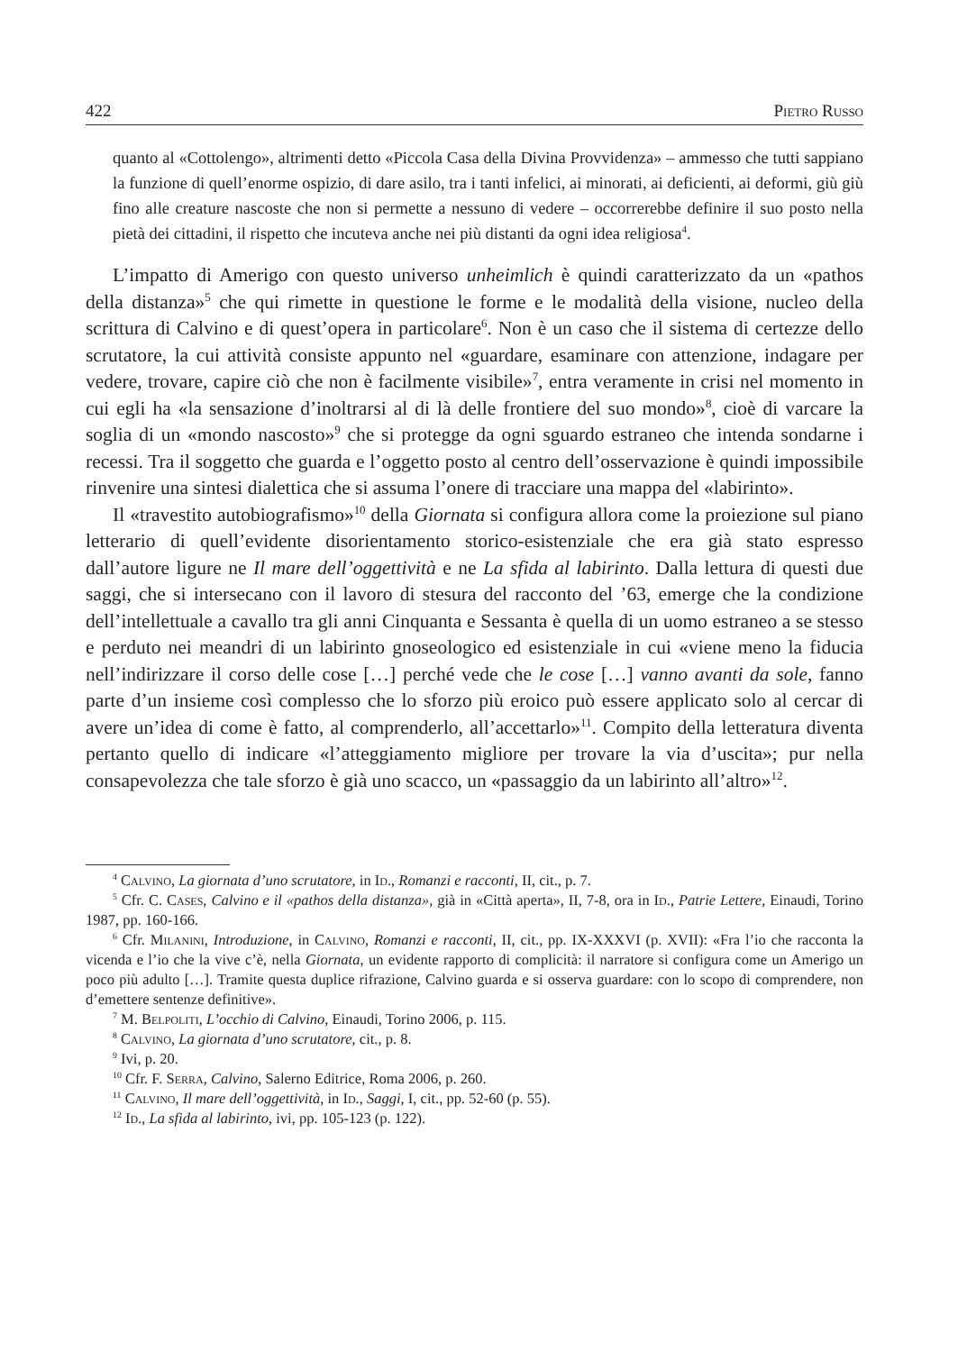422 Pietro Russo
quanto al «Cottolengo», altrimenti detto «Piccola Casa della Divina Provvidenza» – ammesso che tutti sappiano la funzione di quell’enorme ospizio, di dare asilo, tra i tanti infelici, ai minorati, ai deficienti, ai deformi, giù giù fino alle creature nascoste che non si permette a nessuno di vedere – occorrerebbe definire il suo posto nella pietà dei cittadini, il rispetto che incuteva anche nei più distanti da ogni idea religiosa<sup>4</sup>.
L’impatto di Amerigo con questo universo unheimlich è quindi caratterizzato da un «pathos della distanza»<sup>5</sup> che qui rimette in questione le forme e le modalità della visione, nucleo della scrittura di Calvino e di quest’opera in particolare<sup>6</sup>. Non è un caso che il sistema di certezze dello scrutatore, la cui attività consiste appunto nel «guardare, esaminare con attenzione, indagare per vedere, trovare, capire ciò che non è facilmente visibile»<sup>7</sup>, entra veramente in crisi nel momento in cui egli ha «la sensazione d’inoltrarsi al di là delle frontiere del suo mondo»<sup>8</sup>, cioè di varcare la soglia di un «mondo nascosto»<sup>9</sup> che si protegge da ogni sguardo estraneo che intenda sondarne i recessi. Tra il soggetto che guarda e l’oggetto posto al centro dell’osservazione è quindi impossibile rinvenire una sintesi dialettica che si assuma l’onere di tracciare una mappa del «labirinto».
Il «travestito autobiografismo»<sup>10</sup> della Giornata si configura allora come la proiezione sul piano letterario di quell’evidente disorientamento storico-esistenziale che era già stato espresso dall’autore ligure ne Il mare dell’oggettività e ne La sfida al labirinto. Dalla lettura di questi due saggi, che si intersecano con il lavoro di stesura del racconto del ’63, emerge che la condizione dell’intellettuale a cavallo tra gli anni Cinquanta e Sessanta è quella di un uomo estraneo a se stesso e perduto nei meandri di un labirinto gnoseologico ed esistenziale in cui «viene meno la fiducia nell’indirizzare il corso delle cose […] perché vede che le cose […] vanno avanti da sole, fanno parte d’un insieme così complesso che lo sforzo più eroico può essere applicato solo al cercar di avere un’idea di come è fatto, al comprenderlo, all’accettarlo»<sup>11</sup>. Compito della letteratura diventa pertanto quello di indicare «l’atteggiamento migliore per trovare la via d’uscita»; pur nella consapevolezza che tale sforzo è già uno scacco, un «passaggio da un labirinto all’altro»<sup>12</sup>.
<sup>4</sup> Calvino, La giornata d’uno scrutatore, in Id., Romanzi e racconti, II, cit., p. 7.
<sup>5</sup> Cfr. C. Cases, Calvino e il «pathos della distanza», già in «Città aperta», II, 7-8, ora in Id., Patrie Lettere, Einaudi, Torino 1987, pp. 160-166.
<sup>6</sup> Cfr. Milanini, Introduzione, in Calvino, Romanzi e racconti, II, cit., pp. IX-XXXVI (p. XVII): «Fra l’io che racconta la vicenda e l’io che la vive c’è, nella Giornata, un evidente rapporto di complicità: il narratore si configura come un Amerigo un poco più adulto […]. Tramite questa duplice rifrazione, Calvino guarda e si osserva guardare: con lo scopo di comprendere, non d’emettere sentenze definitive».
<sup>7</sup> M. Belpoliti, L’occhio di Calvino, Einaudi, Torino 2006, p. 115.
<sup>8</sup> Calvino, La giornata d’uno scrutatore, cit., p. 8.
<sup>9</sup> Ivi, p. 20.
<sup>10</sup> Cfr. F. Serra, Calvino, Salerno Editrice, Roma 2006, p. 260.
<sup>11</sup> Calvino, Il mare dell’oggettività, in Id., Saggi, I, cit., pp. 52-60 (p. 55).
<sup>12</sup> Id., La sfida al labirinto, ivi, pp. 105-123 (p. 122).